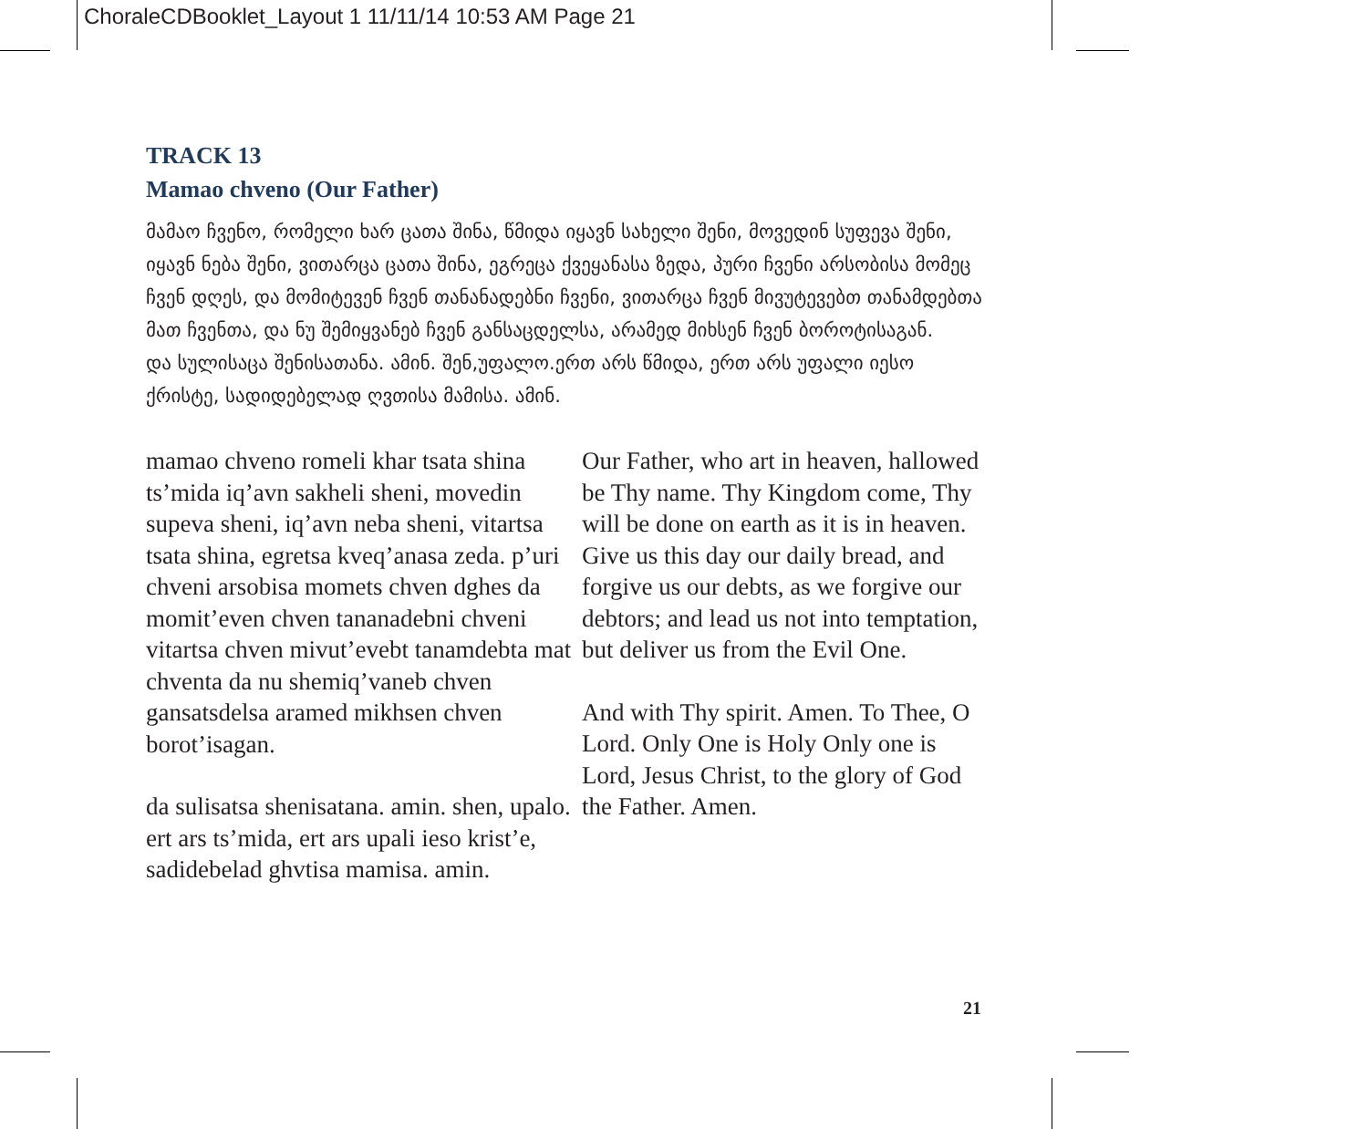ChoraleCDBooklet_Layout 1 11/11/14 10:53 AM Page 21
TRACK 13
Mamao chveno (Our Father)
მამაო ჩვენო, რომელი ხარ ცათა შინა, წმიდა იყავნ სახელი შენი, მოვედინ სუფევა შენი, იყავნ ნება შენი, ვითარცა ცათა შინა, ეგრეცა ქვეყანასა ზედა, პური ჩვენი არსობისა მომეც ჩვენ დღეს, და მომიტევენ ჩვენ თანანადებნი ჩვენი, ვითარცა ჩვენ მივუტევებთ თანამდებთა მათ ჩვენთა, და ნუ შემიყვანებ ჩვენ განსაცდელსა, არამედ მიხსენ ჩვენ ბოროტისაგან.
და სულისაცა შენისათანა. ამინ. შენ,უფალო.ერთ არს წმიდა, ერთ არს უფალი იესო ქრისტე, სადიდებელად ღვთისა მამისა. ამინ.
mamao chveno romeli khar tsata shina ts’mida iq’avn sakheli sheni, movedin supeva sheni, iq’avn neba sheni, vitartsa tsata shina, egretsa kveq’anasa zeda. p’uri chveni arsobisa momets chven dghes da momit’even chven tananadebni chveni vitartsa chven mivut’evebt tanamdebta mat chventa da nu shemiq’vaneb chven gansatsdelsa aramed mikhsen chven borot’isagan.
da sulisatsa shenisatana. amin. shen, upalo. ert ars ts’mida, ert ars upali ieso krist’e, sadidebelad ghvtisa mamisa. amin.
Our Father, who art in heaven, hallowed be Thy name. Thy Kingdom come, Thy will be done on earth as it is in heaven. Give us this day our daily bread, and forgive us our debts, as we forgive our debtors; and lead us not into temptation, but deliver us from the Evil One.
And with Thy spirit. Amen. To Thee, O Lord. Only One is Holy Only one is Lord, Jesus Christ, to the glory of God the Father. Amen.
21